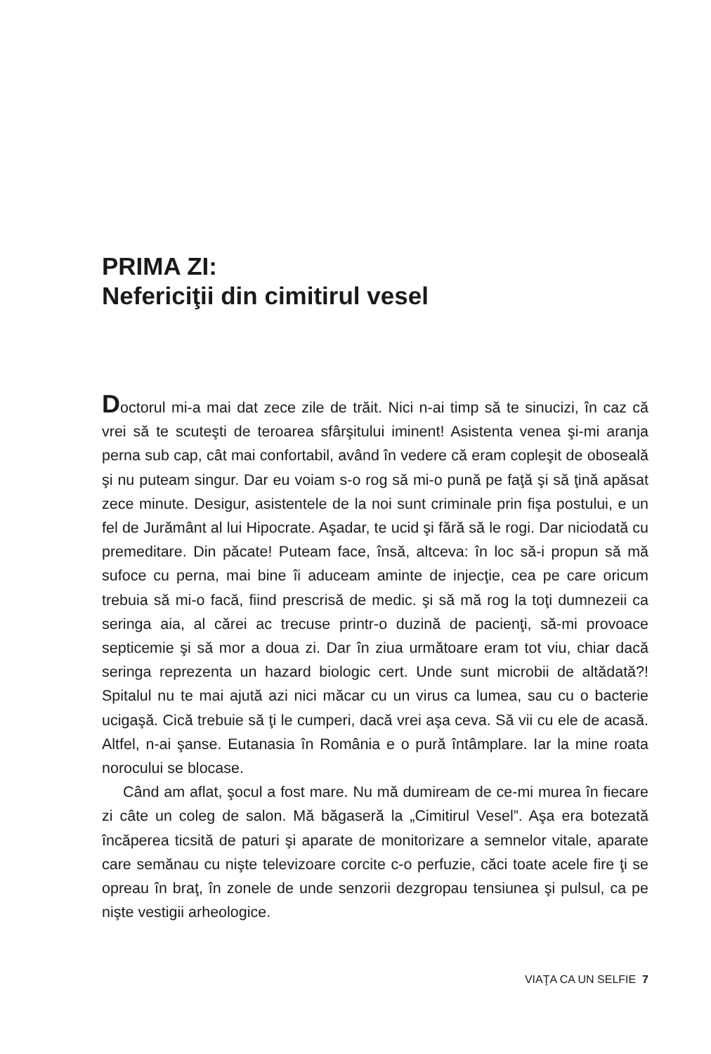PRIMA ZI:
Nefericiţii din cimitirul vesel
Doctorul mi-a mai dat zece zile de trăit. Nici n-ai timp să te sinucizi, în caz că vrei să te scuteşti de teroarea sfârşitului iminent! Asistenta venea şi-mi aranja perna sub cap, cât mai confortabil, având în vedere că eram copleşit de oboseală şi nu puteam singur. Dar eu voiam s-o rog să mi-o pună pe faţă şi să ţină apăsat zece minute. Desigur, asistentele de la noi sunt criminale prin fişa postului, e un fel de Jurământ al lui Hipocrate. Aşadar, te ucid şi fără să le rogi. Dar niciodată cu premeditare. Din păcate! Puteam face, însă, altceva: în loc să-i propun să mă sufoce cu perna, mai bine îi aduceam aminte de injecţie, cea pe care oricum trebuia să mi-o facă, fiind prescrisă de medic. şi să mă rog la toţi dumnezeii ca seringa aia, al cărei ac trecuse printr-o duzină de pacienţi, să-mi provoace septicemie şi să mor a doua zi. Dar în ziua următoare eram tot viu, chiar dacă seringa reprezenta un hazard biologic cert. Unde sunt microbii de altădată?! Spitalul nu te mai ajută azi nici măcar cu un virus ca lumea, sau cu o bacterie ucigaşă. Cică trebuie să ţi le cumperi, dacă vrei aşa ceva. Să vii cu ele de acasă. Altfel, n-ai şanse. Eutanasia în România e o pură întâmplare. Iar la mine roata norocului se blocase.
Când am aflat, şocul a fost mare. Nu mă dumiream de ce-mi murea în fiecare zi câte un coleg de salon. Mă băgaseră la „Cimitirul Vesel”. Aşa era botezată încăperea ticsită de paturi şi aparate de monitorizare a semnelor vitale, aparate care semănau cu nişte televizoare corcite c-o perfuzie, căci toate acele fire ţi se opreau în braţ, în zonele de unde senzorii dezgropau tensiunea şi pulsul, ca pe nişte vestigii arheologice.
VIAŢA CA UN SELFIE 7